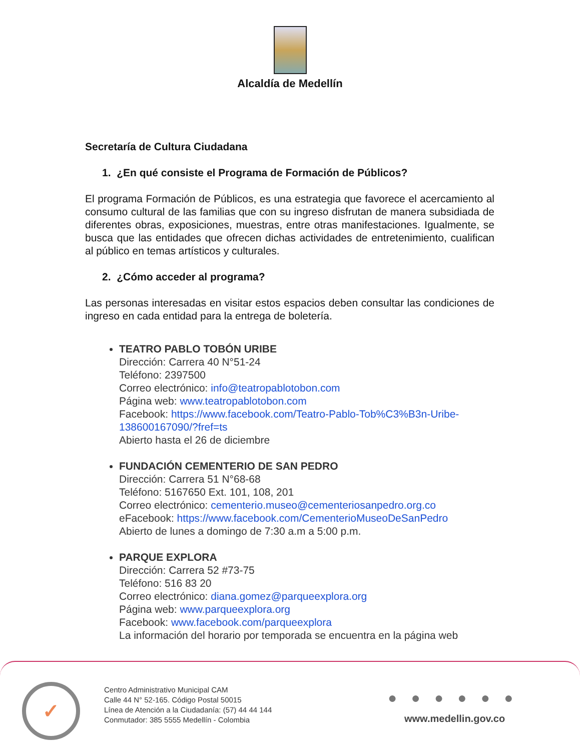Alcaldía de Medellín
Secretaría de Cultura Ciudadana
1. ¿En qué consiste el Programa de Formación de Públicos?
El programa Formación de Públicos, es una estrategia que favorece el acercamiento al consumo cultural de las familias que con su ingreso disfrutan de manera subsidiada de diferentes obras, exposiciones, muestras, entre otras manifestaciones. Igualmente, se busca que las entidades que ofrecen dichas actividades de entretenimiento, cualifican al público en temas artísticos y culturales.
2. ¿Cómo acceder al programa?
Las personas interesadas en visitar estos espacios deben consultar las condiciones de ingreso en cada entidad para la entrega de boletería.
TEATRO PABLO TOBÓN URIBE
Dirección: Carrera 40 N°51-24
Teléfono: 2397500
Correo electrónico: info@teatropablotobon.com
Página web: www.teatropablotobon.com
Facebook: https://www.facebook.com/Teatro-Pablo-Tob%C3%B3n-Uribe-138600167090/?fref=ts
Abierto hasta el 26 de diciembre
FUNDACIÓN CEMENTERIO DE SAN PEDRO
Dirección: Carrera 51 N°68-68
Teléfono: 5167650 Ext. 101, 108, 201
Correo electrónico: cementerio.museo@cementeriosanpedro.org.co
eFacebook: https://www.facebook.com/CementerioMuseoDeSanPedro
Abierto de lunes a domingo de 7:30 a.m a 5:00 p.m.
PARQUE EXPLORA
Dirección: Carrera 52 #73-75
Teléfono: 516 83 20
Correo electrónico: diana.gomez@parqueexplora.org
Página web: www.parqueexplora.org
Facebook: www.facebook.com/parqueexplora
La información del horario por temporada se encuentra en la página web
✓
Centro Administrativo Municipal CAM
Calle 44 N° 52-165. Código Postal 50015
Línea de Atención a la Ciudadanía: (57) 44 44 144
Conmutador: 385 5555 Medellín - Colombia
● ● ● ● ● ●
www.medellin.gov.co